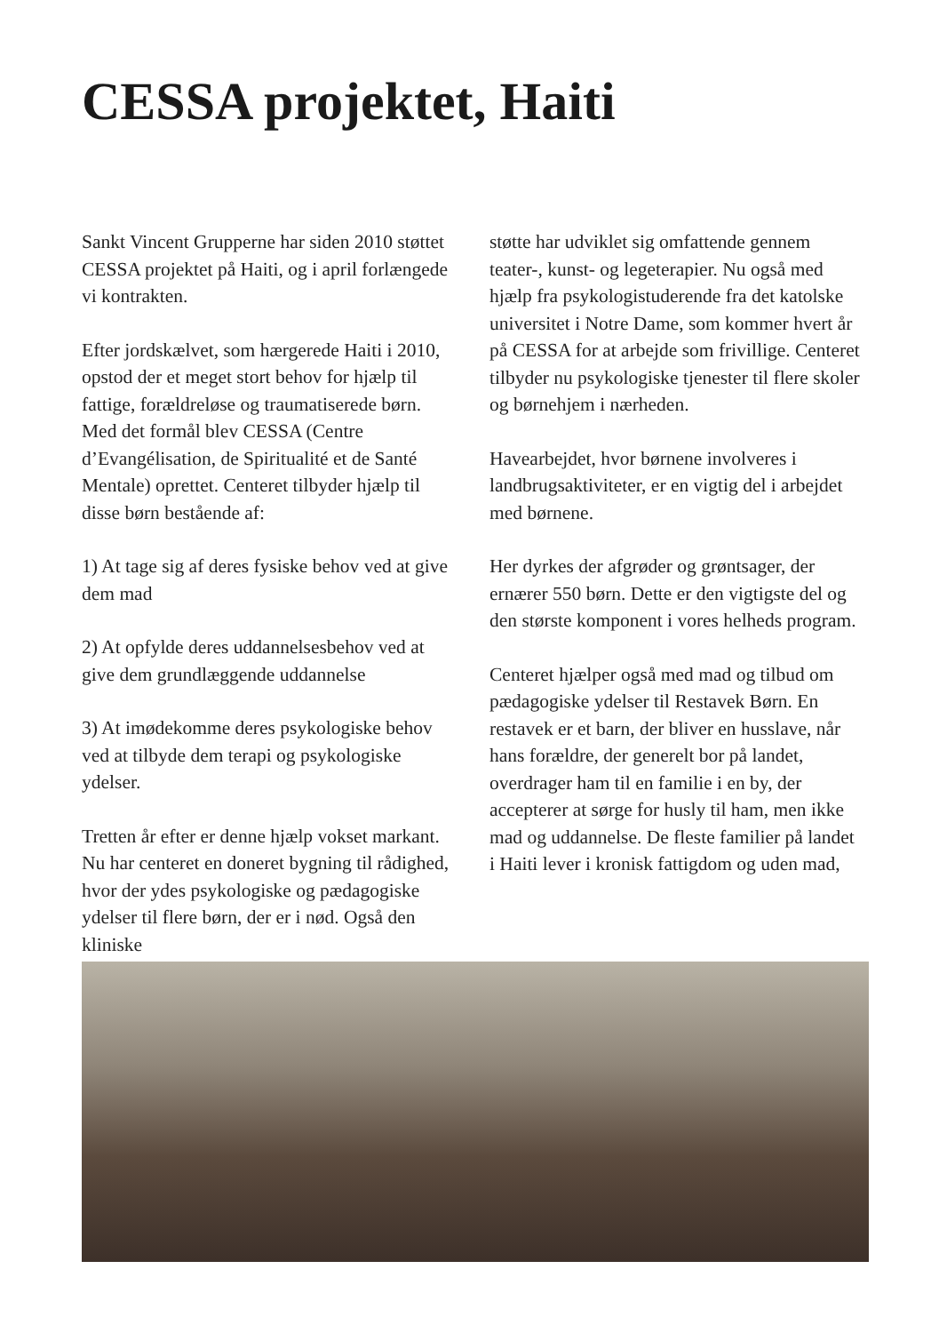CESSA projektet, Haiti
Sankt Vincent Grupperne har siden 2010 støttet CESSA projektet på Haiti, og i april forlængede vi kontrakten.
Efter jordskælvet, som hærgerede Haiti i 2010, opstod der et meget stort behov for hjælp til fattige, forældreløse og traumatiserede børn. Med det formål blev CESSA (Centre d’Evangélisation, de Spiritualité et de Santé Mentale) oprettet. Centeret tilbyder hjælp til disse børn bestående af:
1) At tage sig af deres fysiske behov ved at give dem mad
2) At opfylde deres uddannelsesbehov ved at give dem grundlæggende uddannelse
3) At imødekomme deres psykologiske behov ved at tilbyde dem terapi og psykologiske ydelser.
Tretten år efter er denne hjælp vokset markant. Nu har centeret en doneret bygning til rådighed, hvor der ydes psykologiske og pædagogiske ydelser til flere børn, der er i nød. Også den kliniske
støtte har udviklet sig omfattende gennem teater-, kunst- og legeterapier. Nu også med hjælp fra psykologistuderende fra det katolske universitet i Notre Dame, som kommer hvert år på CESSA for at arbejde som frivillige. Centeret tilbyder nu psykologiske tjenester til flere skoler og børnehjem i nærheden.
Havearbejdet, hvor børnene involveres i landbrugsaktiviteter, er en vigtig del i arbejdet med børnene.
Her dyrkes der afgrøder og grøntsager, der ernærer 550 børn. Dette er den vigtigste del og den største komponent i vores helheds program.
Centeret hjælper også med mad og tilbud om pædagogiske ydelser til Restavek Børn. En restavek er et barn, der bliver en husslave, når hans forældre, der generelt bor på landet, overdrager ham til en familie i en by, der accepterer at sørge for husly til ham, men ikke mad og uddannelse. De fleste familier på landet i Haiti lever i kronisk fattigdom og uden mad,